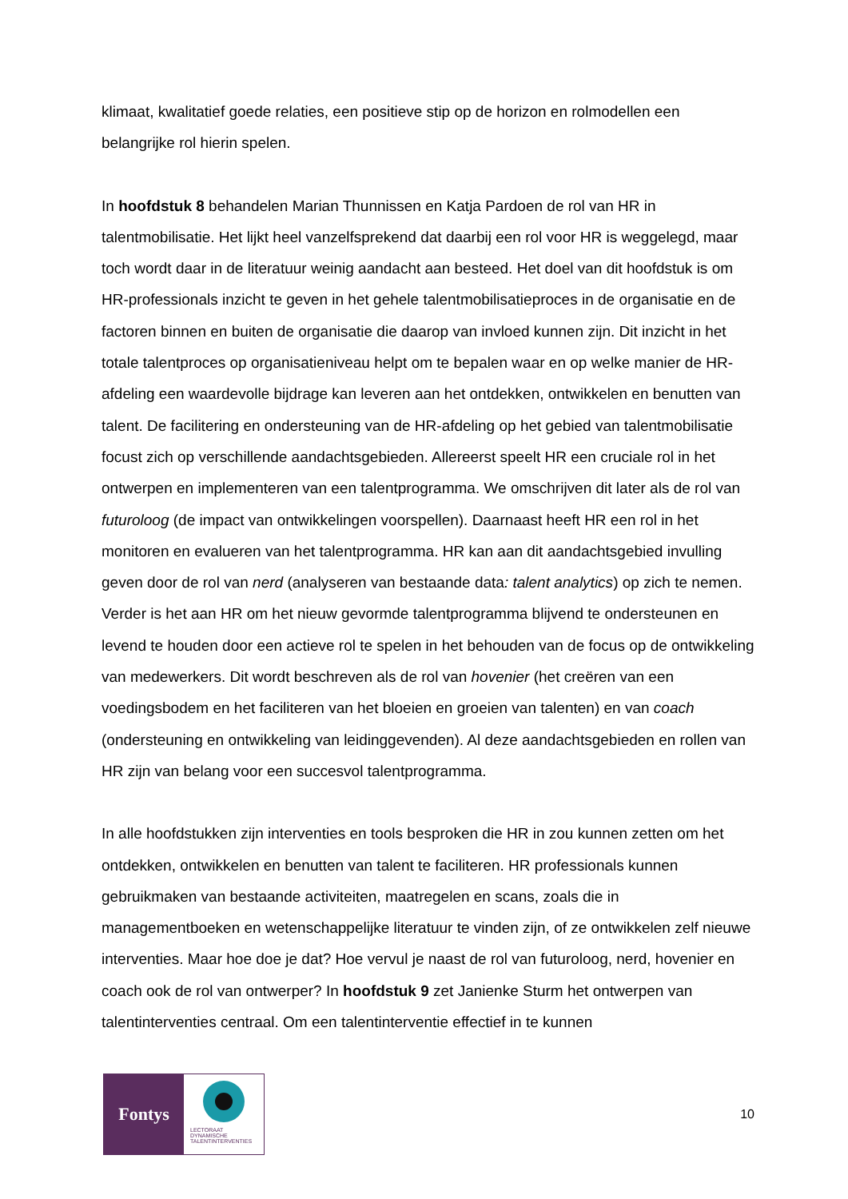klimaat, kwalitatief goede relaties, een positieve stip op de horizon en rolmodellen een belangrijke rol hierin spelen.
In hoofdstuk 8 behandelen Marian Thunnissen en Katja Pardoen de rol van HR in talentmobilisatie. Het lijkt heel vanzelfsprekend dat daarbij een rol voor HR is weggelegd, maar toch wordt daar in de literatuur weinig aandacht aan besteed. Het doel van dit hoofdstuk is om HR-professionals inzicht te geven in het gehele talentmobilisatieproces in de organisatie en de factoren binnen en buiten de organisatie die daarop van invloed kunnen zijn. Dit inzicht in het totale talentproces op organisatieniveau helpt om te bepalen waar en op welke manier de HR-afdeling een waardevolle bijdrage kan leveren aan het ontdekken, ontwikkelen en benutten van talent. De facilitering en ondersteuning van de HR-afdeling op het gebied van talentmobilisatie focust zich op verschillende aandachtsgebieden. Allereerst speelt HR een cruciale rol in het ontwerpen en implementeren van een talentprogramma. We omschrijven dit later als de rol van futuroloog (de impact van ontwikkelingen voorspellen). Daarnaast heeft HR een rol in het monitoren en evalueren van het talentprogramma. HR kan aan dit aandachtsgebied invulling geven door de rol van nerd (analyseren van bestaande data: talent analytics) op zich te nemen. Verder is het aan HR om het nieuw gevormde talentprogramma blijvend te ondersteunen en levend te houden door een actieve rol te spelen in het behouden van de focus op de ontwikkeling van medewerkers. Dit wordt beschreven als de rol van hovenier (het creëren van een voedingsbodem en het faciliteren van het bloeien en groeien van talenten) en van coach (ondersteuning en ontwikkeling van leidinggevenden). Al deze aandachtsgebieden en rollen van HR zijn van belang voor een succesvol talentprogramma.
In alle hoofdstukken zijn interventies en tools besproken die HR in zou kunnen zetten om het ontdekken, ontwikkelen en benutten van talent te faciliteren. HR professionals kunnen gebruikmaken van bestaande activiteiten, maatregelen en scans, zoals die in managementboeken en wetenschappelijke literatuur te vinden zijn, of ze ontwikkelen zelf nieuwe interventies. Maar hoe doe je dat? Hoe vervul je naast de rol van futuroloog, nerd, hovenier en coach ook de rol van ontwerper? In hoofdstuk 9 zet Janienke Sturm het ontwerpen van talentinterventies centraal. Om een talentinterventie effectief in te kunnen
Fontys
LECTORAAT
DYNAMISCHE
TALENTINTERVENTIES
10